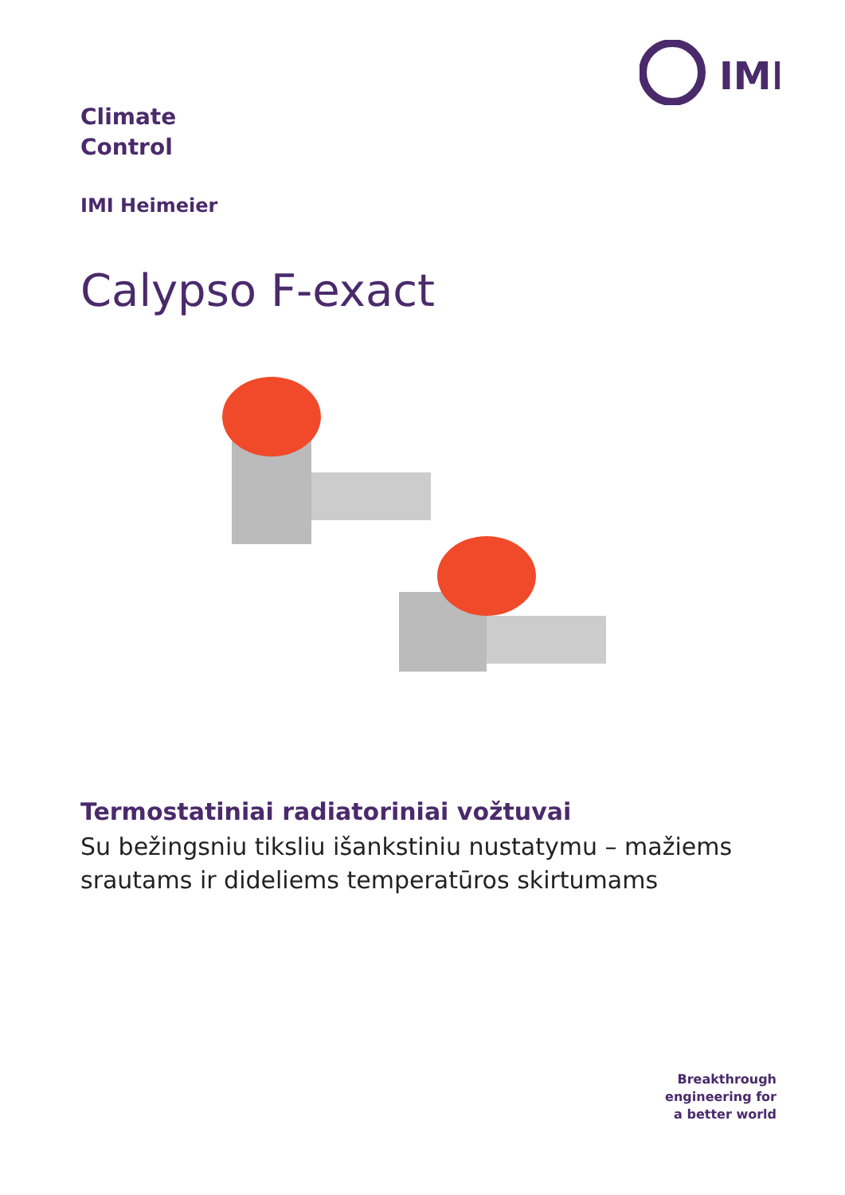IMI
Climate
Control
IMI Heimeier
Calypso F-exact
Termostatiniai radiatoriniai vožtuvai
Su bežingsniu tiksliu išankstiniu nustatymu – mažiems srautams ir dideliems temperatūros skirtumams
Breakthrough
engineering for
a better world